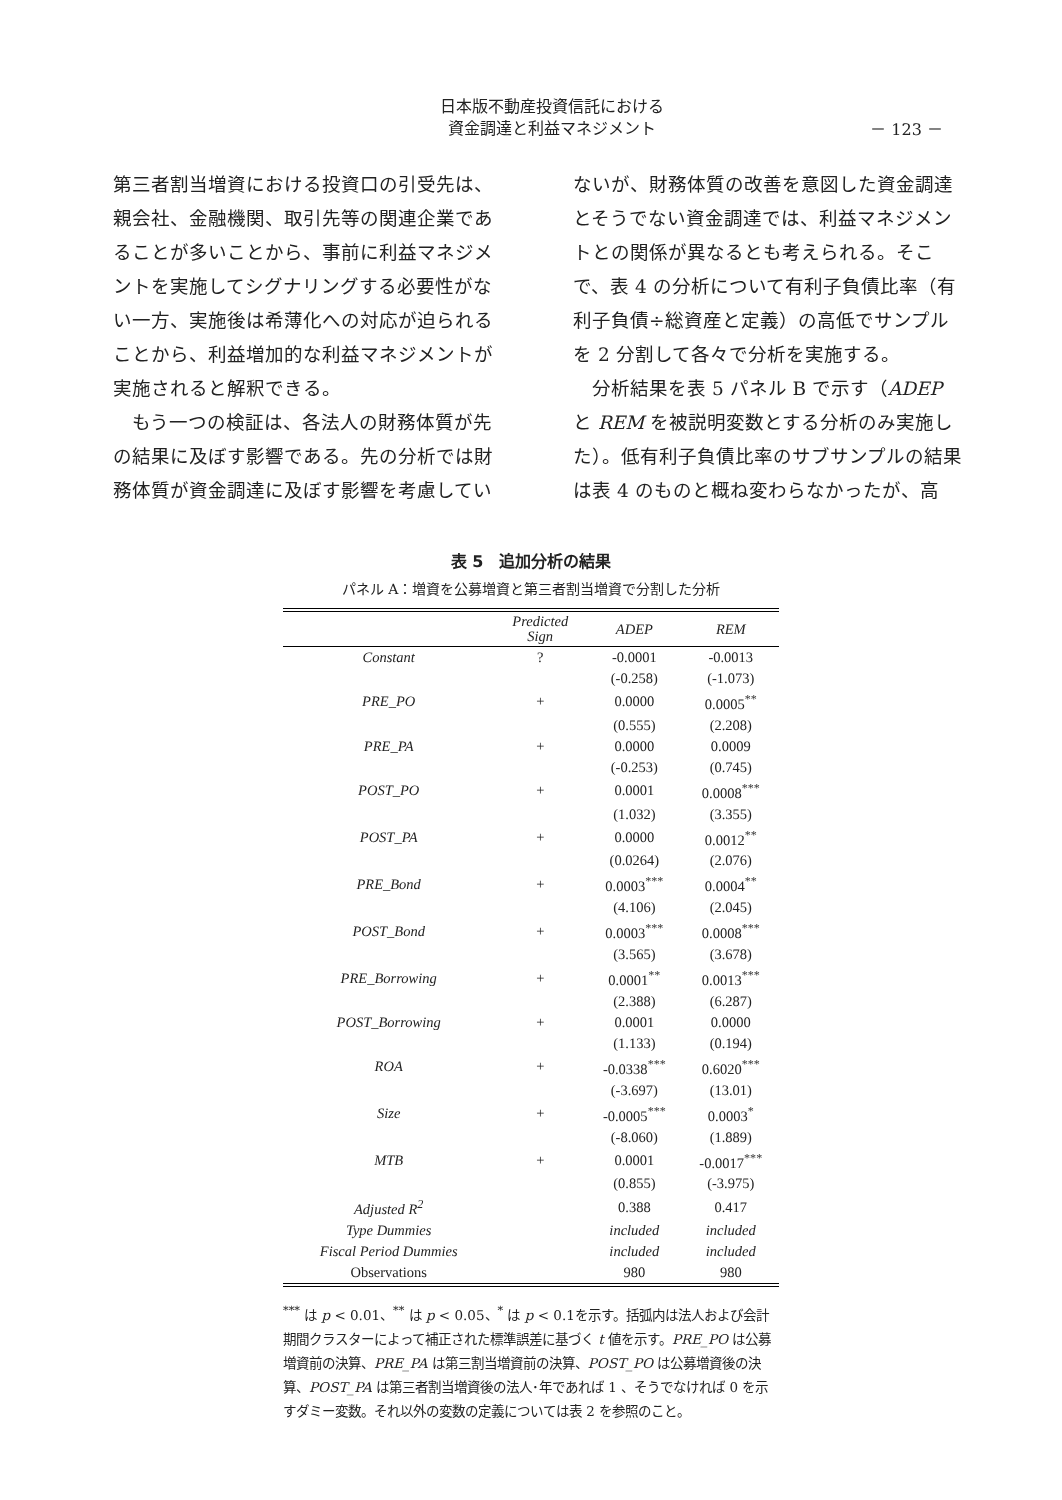日本版不動産投資信託における
資金調達と利益マネジメント
－ 123 －
第三者割当増資における投資口の引受先は、親会社、金融機関、取引先等の関連企業であることが多いことから、事前に利益マネジメントを実施してシグナリングする必要性がない一方、実施後は希薄化への対応が迫られることから、利益増加的な利益マネジメントが実施されると解釈できる。
　もう一つの検証は、各法人の財務体質が先の結果に及ぼす影響である。先の分析では財務体質が資金調達に及ぼす影響を考慮してい
ないが、財務体質の改善を意図した資金調達とそうでない資金調達では、利益マネジメントとの関係が異なるとも考えられる。そこで、表 4 の分析について有利子負債比率（有利子負債÷総資産と定義）の高低でサンプルを 2 分割して各々で分析を実施する。
　分析結果を表 5 パネル B で示す（ADEP と REM を被説明変数とする分析のみ実施した）。低有利子負債比率のサブサンプルの結果は表 4 のものと概ね変わらなかったが、高
表 5　追加分析の結果
パネル A：増資を公募増資と第三者割当増資で分割した分析
| | Predicted Sign | ADEP | REM |
| --- | --- | --- | --- |
| Constant | ? | -0.0001 | -0.0013 |
| | | (-0.258) | (-1.073) |
| PRE_PO | + | 0.0000 | 0.0005<sup>**</sup> |
| | | (0.555) | (2.208) |
| PRE_PA | + | 0.0000 | 0.0009 |
| | | (-0.253) | (0.745) |
| POST_PO | + | 0.0001 | 0.0008<sup>***</sup> |
| | | (1.032) | (3.355) |
| POST_PA | + | 0.0000 | 0.0012<sup>**</sup> |
| | | (0.0264) | (2.076) |
| PRE_Bond | + | 0.0003<sup>***</sup> | 0.0004<sup>**</sup> |
| | | (4.106) | (2.045) |
| POST_Bond | + | 0.0003<sup>***</sup> | 0.0008<sup>***</sup> |
| | | (3.565) | (3.678) |
| PRE_Borrowing | + | 0.0001<sup>**</sup> | 0.0013<sup>***</sup> |
| | | (2.388) | (6.287) |
| POST_Borrowing | + | 0.0001 | 0.0000 |
| | | (1.133) | (0.194) |
| ROA | + | -0.0338<sup>***</sup> | 0.6020<sup>***</sup> |
| | | (-3.697) | (13.01) |
| Size | + | -0.0005<sup>***</sup> | 0.0003<sup>*</sup> |
| | | (-8.060) | (1.889) |
| MTB | + | 0.0001 | -0.0017<sup>***</sup> |
| | | (0.855) | (-3.975) |
| Adjusted R<sup>2</sup> | | 0.388 | 0.417 |
| Type Dummies | | included | included |
| Fiscal Period Dummies | | included | included |
| Observations | | 980 | 980 |
<sup>***</sup> は p < 0.01、<sup>**</sup> は p < 0.05、<sup>*</sup> は p < 0.1を示す。括弧内は法人および会計期間クラスターによって補正された標準誤差に基づく t 値を示す。PRE_PO は公募増資前の決算、PRE_PA は第三割当増資前の決算、POST_PO は公募増資後の決算、POST_PA は第三者割当増資後の法人･年であれば 1 、そうでなければ 0 を示すダミー変数。それ以外の変数の定義については表 2 を参照のこと。